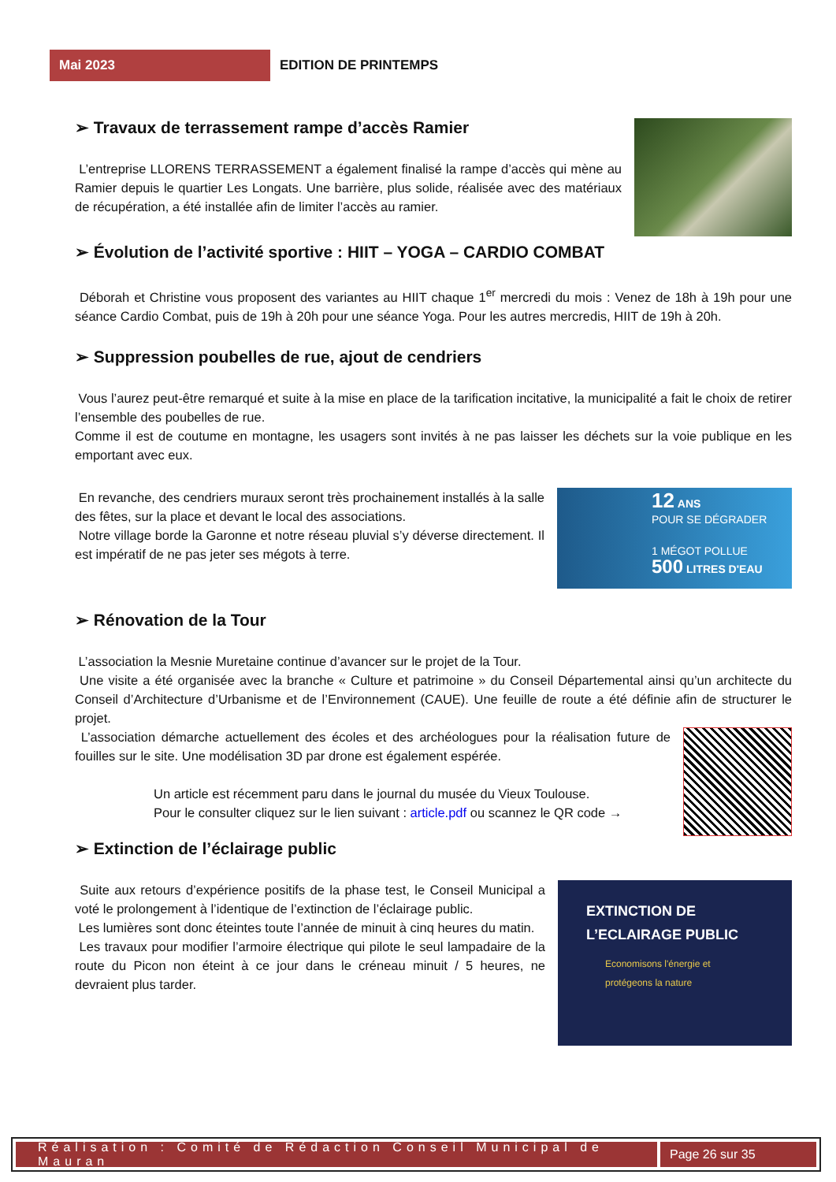Mai 2023
EDITION DE PRINTEMPS
➢ Travaux de terrassement rampe d’accès Ramier
L’entreprise LLORENS TERRASSEMENT a également finalisé la rampe d’accès qui mène au Ramier depuis le quartier Les Longats. Une barrière, plus solide, réalisée avec des matériaux de récupération, a été installée afin de limiter l’accès au ramier.
➢ Évolution de l’activité sportive : HIIT – YOGA – CARDIO COMBAT
Déborah et Christine vous proposent des variantes au HIIT chaque 1<sup>er</sup> mercredi du mois : Venez de 18h à 19h pour une séance Cardio Combat, puis de 19h à 20h pour une séance Yoga. Pour les autres mercredis, HIIT de 19h à 20h.
➢ Suppression poubelles de rue, ajout de cendriers
Vous l’aurez peut-être remarqué et suite à la mise en place de la tarification incitative, la municipalité a fait le choix de retirer l’ensemble des poubelles de rue.
Comme il est de coutume en montagne, les usagers sont invités à ne pas laisser les déchets sur la voie publique en les emportant avec eux.
En revanche, des cendriers muraux seront très prochainement installés à la salle des fêtes, sur la place et devant le local des associations.
Notre village borde la Garonne et notre réseau pluvial s’y déverse directement. Il est impératif de ne pas jeter ses mégots à terre.
12 ANS
POUR SE DÉGRADER
1 MÉGOT POLLUE
500 LITRES D'EAU
➢ Rénovation de la Tour
L’association la Mesnie Muretaine continue d’avancer sur le projet de la Tour.
Une visite a été organisée avec la branche « Culture et patrimoine » du Conseil Départemental ainsi qu’un architecte du Conseil d’Architecture d’Urbanisme et de l’Environnement (CAUE). Une feuille de route a été définie afin de structurer le projet.
L’association démarche actuellement des écoles et des archéologues pour la réalisation future de fouilles sur le site. Une modélisation 3D par drone est également espérée.
Un article est récemment paru dans le journal du musée du Vieux Toulouse.
Pour le consulter cliquez sur le lien suivant : article.pdf ou scannez le QR code →
➢ Extinction de l’éclairage public
Suite aux retours d’expérience positifs de la phase test, le Conseil Municipal a voté le prolongement à l’identique de l’extinction de l’éclairage public.
Les lumières sont donc éteintes toute l’année de minuit à cinq heures du matin.
Les travaux pour modifier l’armoire électrique qui pilote le seul lampadaire de la route du Picon non éteint à ce jour dans le créneau minuit / 5 heures, ne devraient plus tarder.
EXTINCTION DE
L’ECLAIRAGE PUBLIC
Economisons l'énergie et
protégeons la nature
Réalisation : Comité de Rédaction Conseil Municipal de Mauran
Page 26 sur 35